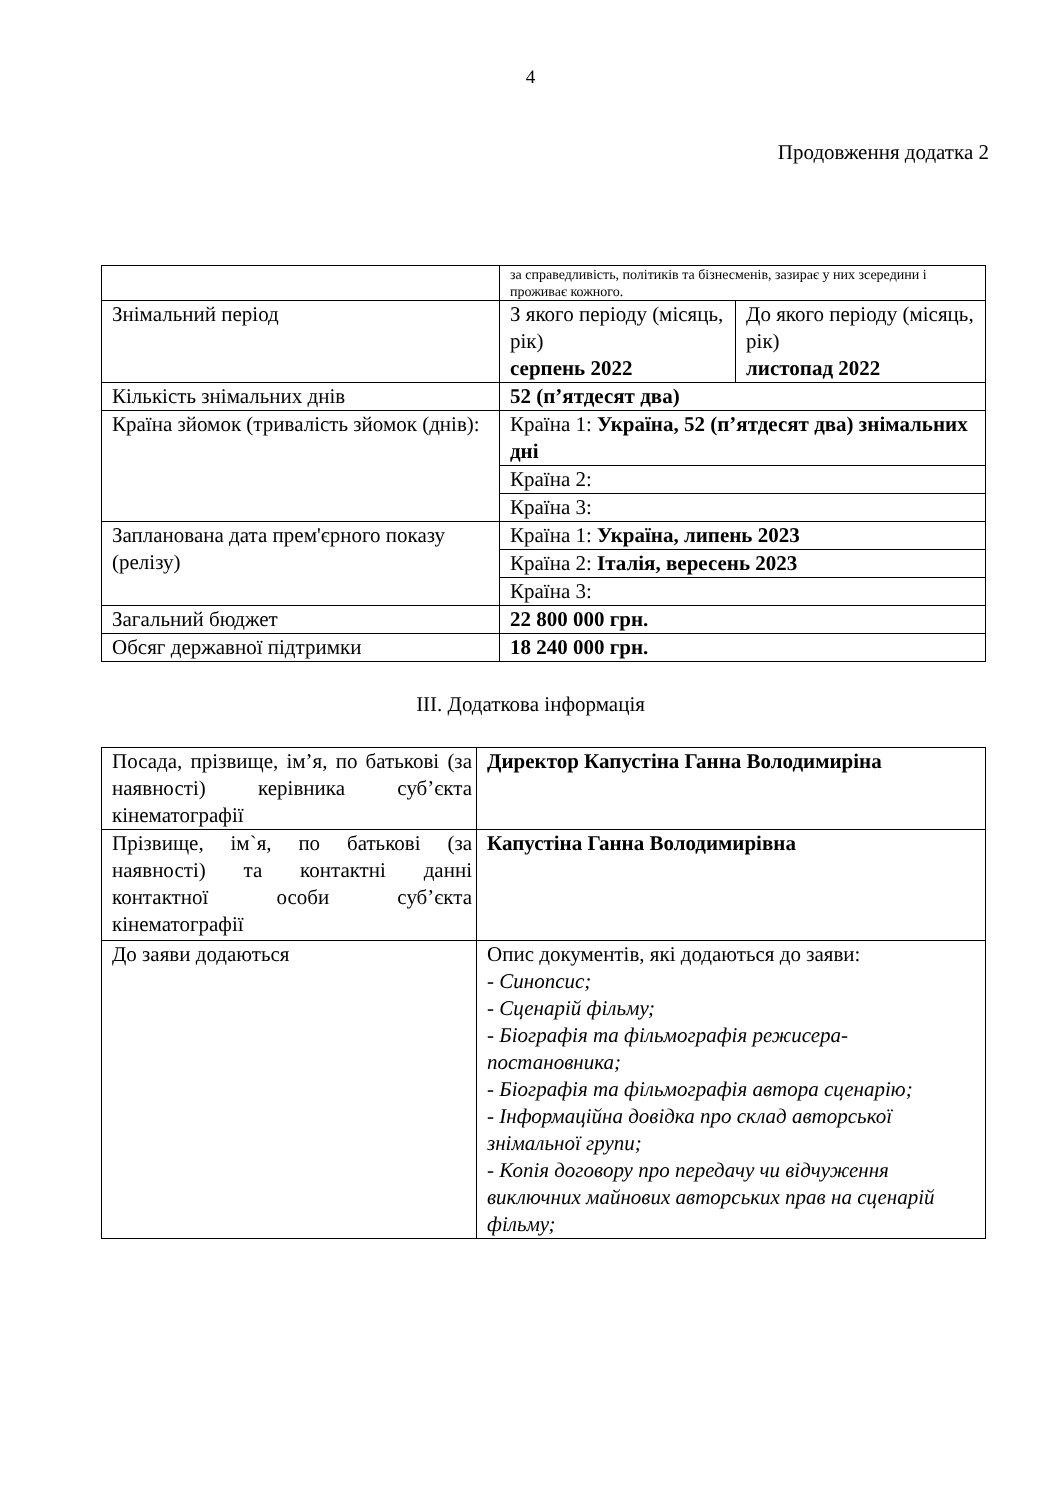4
Продовження додатка 2
| | за справедливість, політиків та бізнесменів, зазирає у них зсередини і проживає кожного. | |
| Знімальний період | З якого періоду (місяць, рік) серпень 2022 | До якого періоду (місяць, рік) листопад 2022 |
| Кількість знімальних днів | 52 (п’ятдесят два) | |
| Країна зйомок (тривалість зйомок (днів): | Країна 1: Україна, 52 (п’ятдесят два) знімальних дні | |
| | Країна 2: | |
| | Країна 3: | |
| Запланована дата прем'єрного показу (релізу) | Країна 1: Україна, липень 2023 | |
| | Країна 2: Італія, вересень 2023 | |
| | Країна 3: | |
| Загальний бюджет | 22 800 000 грн. | |
| Обсяг державної підтримки | 18 240 000 грн. | |
ІІІ. Додаткова інформація
| Посада, прізвище, ім’я, по батькові (за наявності) керівника суб’єкта кінематографії | Директор Капустіна Ганна Володимиріна |
| Прізвище, ім`я, по батькові (за наявності) та контактні данні контактної особи суб’єкта кінематографії | Капустіна Ганна Володимирівна |
| До заяви додаються | Опис документів, які додаються до заяви: - Синопсис; - Сценарій фільму; - Біографія та фільмографія режисера-постановника; - Біографія та фільмографія автора сценарію; - Інформаційна довідка про склад авторської знімальної групи; - Копія договору про передачу чи відчуження виключних майнових авторських прав на сценарій фільму; |